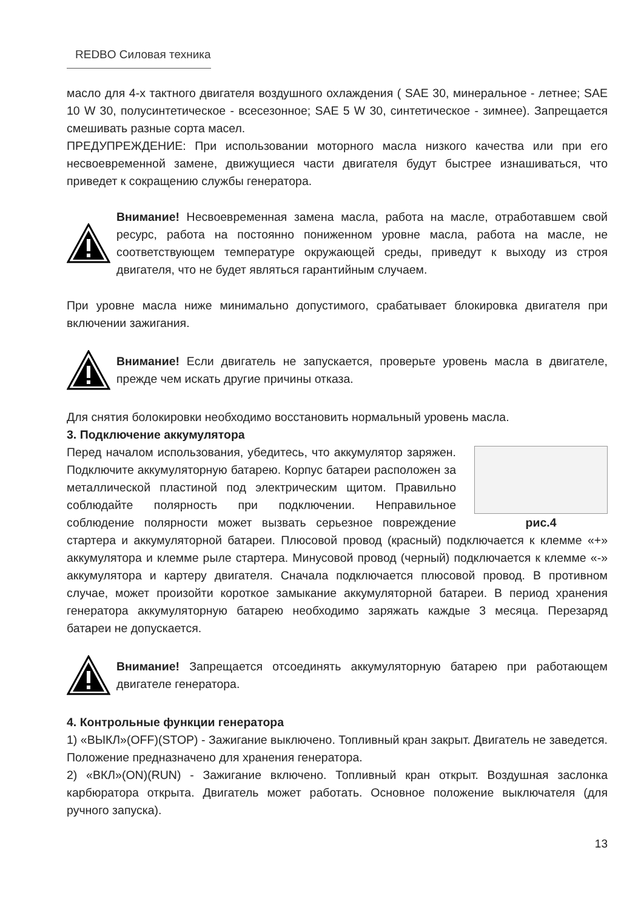REDBO Силовая техника
масло для 4-х тактного двигателя воздушного охлаждения ( SAE 30, минеральное - летнее; SAE 10 W 30, полусинтетическое - всесезонное; SAE 5 W 30, синтетическое - зимнее). Запрещается смешивать разные сорта масел.
ПРЕДУПРЕЖДЕНИЕ: При использовании моторного масла низкого качества или при его несвоевременной замене, движущиеся части двигателя будут быстрее изнашиваться, что приведет к сокращению службы генератора.
Внимание! Несвоевременная замена масла, работа на масле, отработавшем свой ресурс, работа на постоянно пониженном уровне масла, работа на масле, не соответствующем температуре окружающей среды, приведут к выходу из строя двигателя, что не будет являться гарантийным случаем.
При уровне масла ниже минимально допустимого, срабатывает блокировка двигателя при включении зажигания.
Внимание! Если двигатель не запускается, проверьте уровень масла в двигателе, прежде чем искать другие причины отказа.
Для снятия болокировки необходимо восстановить нормальный уровень масла.
3. Подключение аккумулятора
рис.4
Перед началом использования, убедитесь, что аккумулятор заряжен. Подключите аккумуляторную батарею. Корпус батареи расположен за металлической пластиной под электрическим щитом. Правильно соблюдайте полярность при подключении. Неправильное соблюдение полярности может вызвать серьезное повреждение стартера и аккумуляторной батареи. Плюсовой провод (красный) подключается к клемме «+» аккумулятора и клемме рыле стартера. Минусовой провод (черный) подключается к клемме «-» аккумулятора и картеру двигателя. Сначала подключается плюсовой провод. В противном случае, может произойти короткое замыкание аккумуляторной батареи. В период хранения генератора аккумуляторную батарею необходимо заряжать каждые 3 месяца. Перезаряд батареи не допускается.
Внимание! Запрещается отсоединять аккумуляторную батарею при работающем двигателе генератора.
4. Контрольные функции генератора
1) «ВЫКЛ»(OFF)(STOP) - Зажигание выключено. Топливный кран закрыт. Двигатель не заведется. Положение предназначено для хранения генератора.
2) «ВКЛ»(ON)(RUN) - Зажигание включено. Топливный кран открыт. Воздушная заслонка карбюратора открыта. Двигатель может работать. Основное положение выключателя (для ручного запуска).
13